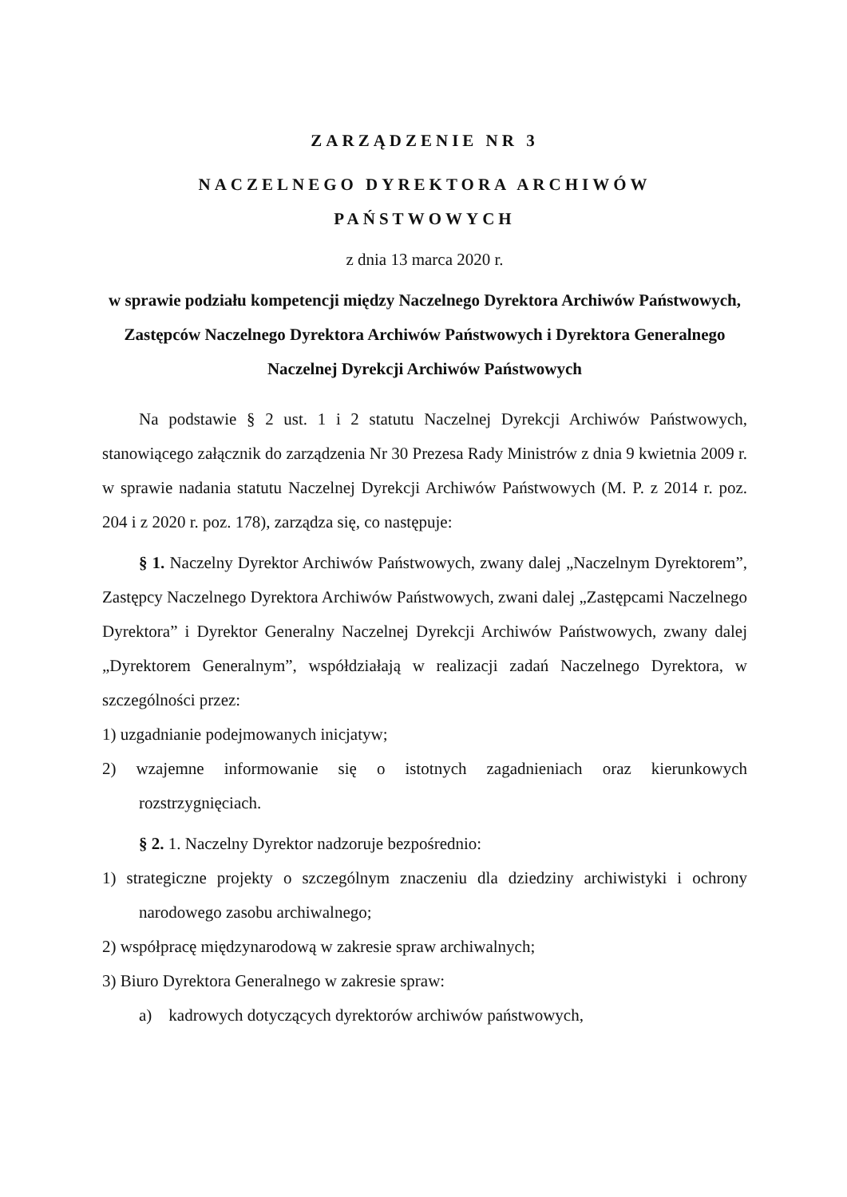ZARZĄDZENIE NR 3
NACZELNEGO DYREKTORA ARCHIWÓW
PAŃSTWOWYCH
z dnia 13 marca 2020 r.
w sprawie podziału kompetencji między Naczelnego Dyrektora Archiwów Państwowych, Zastępców Naczelnego Dyrektora Archiwów Państwowych i Dyrektora Generalnego Naczelnej Dyrekcji Archiwów Państwowych
Na podstawie § 2 ust. 1 i 2 statutu Naczelnej Dyrekcji Archiwów Państwowych, stanowiącego załącznik do zarządzenia Nr 30 Prezesa Rady Ministrów z dnia 9 kwietnia 2009 r. w sprawie nadania statutu Naczelnej Dyrekcji Archiwów Państwowych (M. P. z 2014 r. poz. 204 i z 2020 r. poz. 178), zarządza się, co następuje:
§ 1. Naczelny Dyrektor Archiwów Państwowych, zwany dalej „Naczelnym Dyrektorem”, Zastępcy Naczelnego Dyrektora Archiwów Państwowych, zwani dalej „Zastępcami Naczelnego Dyrektora” i Dyrektor Generalny Naczelnej Dyrekcji Archiwów Państwowych, zwany dalej „Dyrektorem Generalnym”, współdziałają w realizacji zadań Naczelnego Dyrektora, w szczególności przez:
1) uzgadnianie podejmowanych inicjatyw;
2) wzajemne informowanie się o istotnych zagadnieniach oraz kierunkowych rozstrzygnięciach.
§ 2. 1. Naczelny Dyrektor nadzoruje bezpośrednio:
1) strategiczne projekty o szczególnym znaczeniu dla dziedziny archiwistyki i ochrony narodowego zasobu archiwalnego;
2) współpracę międzynarodową w zakresie spraw archiwalnych;
3) Biuro Dyrektora Generalnego w zakresie spraw:
a) kadrowych dotyczących dyrektorów archiwów państwowych,